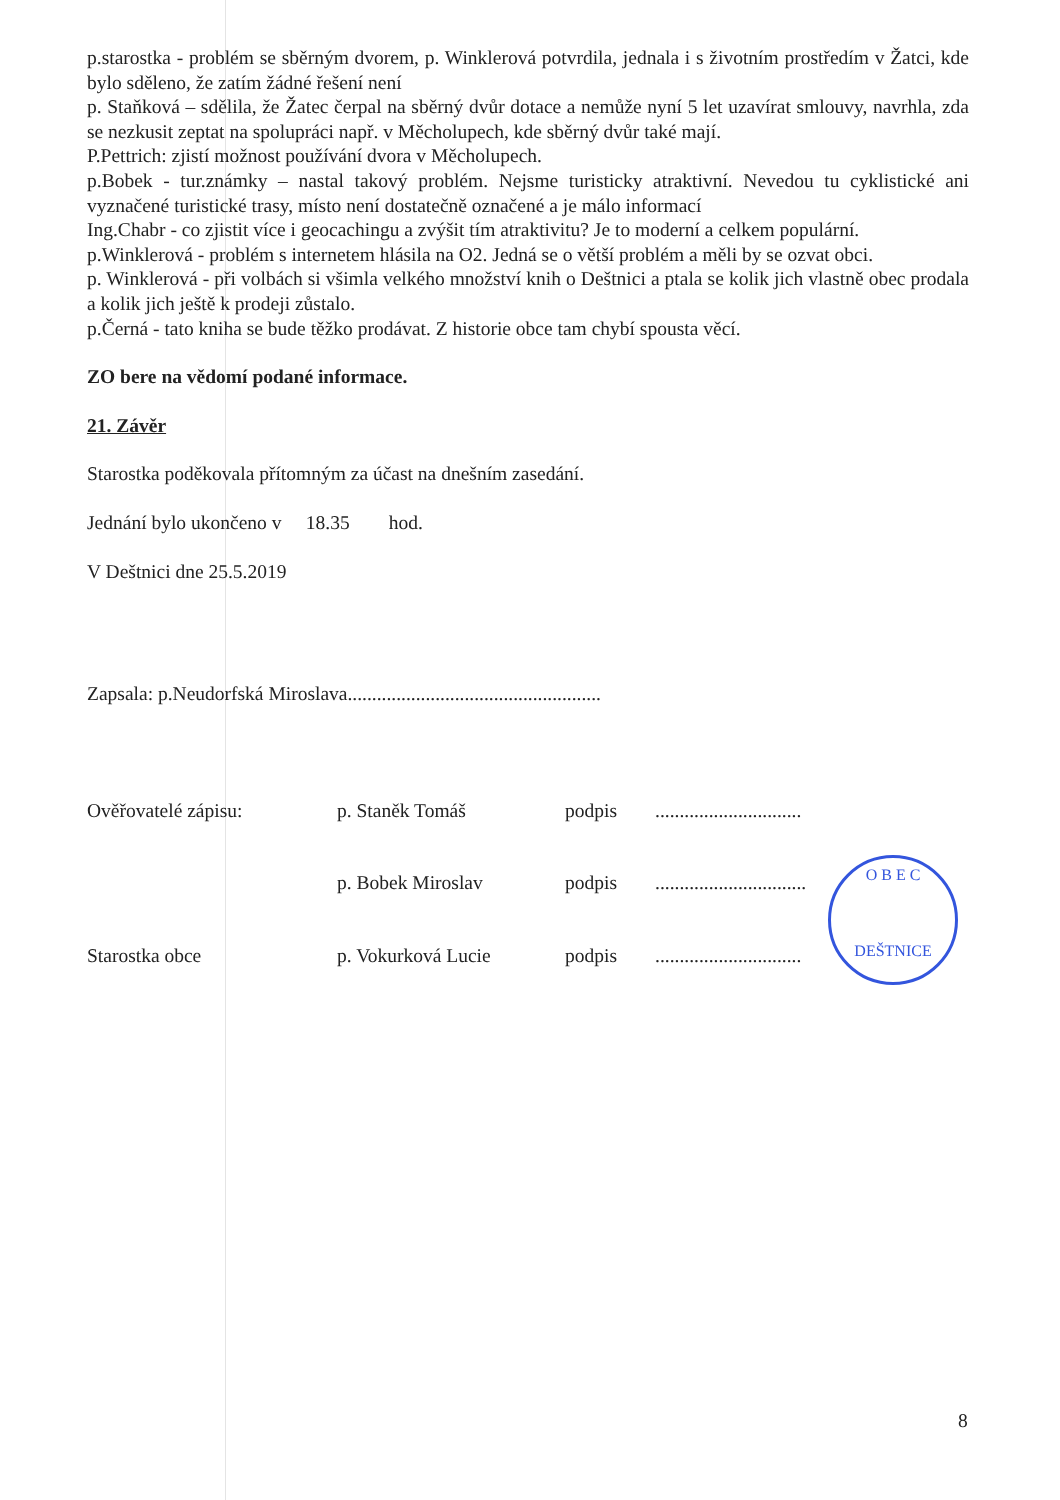p.starostka - problém se sběrným dvorem, p. Winklerová potvrdila, jednala i s životním prostředím v Žatci, kde bylo sděleno, že zatím žádné řešení není
p. Staňková – sdělila, že Žatec čerpal na sběrný dvůr dotace a nemůže nyní 5 let uzavírat smlouvy, navrhla, zda se nezkusit zeptat na spolupráci např. v Měcholupech, kde sběrný dvůr také mají.
P.Pettrich: zjistí možnost používání dvora v Měcholupech.
p.Bobek - tur.známky – nastal takový problém. Nejsme turisticky atraktivní. Nevedou tu cyklistické ani vyznačené turistické trasy, místo není dostatečně označené a je málo informací
Ing.Chabr - co zjistit více i geocachingu a zvýšit tím atraktivitu? Je to moderní a celkem populární.
p.Winklerová - problém s internetem hlásila na O2. Jedná se o větší problém a měli by se ozvat obci.
p. Winklerová - při volbách si všimla velkého množství knih o Deštnici a ptala se kolik jich vlastně obec prodala a kolik jich ještě k prodeji zůstalo.
p.Černá - tato kniha se bude těžko prodávat. Z historie obce tam chybí spousta věcí.
ZO bere na vědomí podané informace.
21. Závěr
Starostka poděkovala přítomným za účast na dnešním zasedání.
Jednání bylo ukončeno v 18.35 hod.
V Deštnici dne 25.5.2019
Zapsala: p.Neudorfská Miroslava....................................................
Ověřovatelé zápisu: p. Staněk Tomáš podpis..............................
p. Bobek Miroslav podpis...............................
Starostka obce p. Vokurková Lucie podpis..............................
O B E C
DEŠTNICE
8